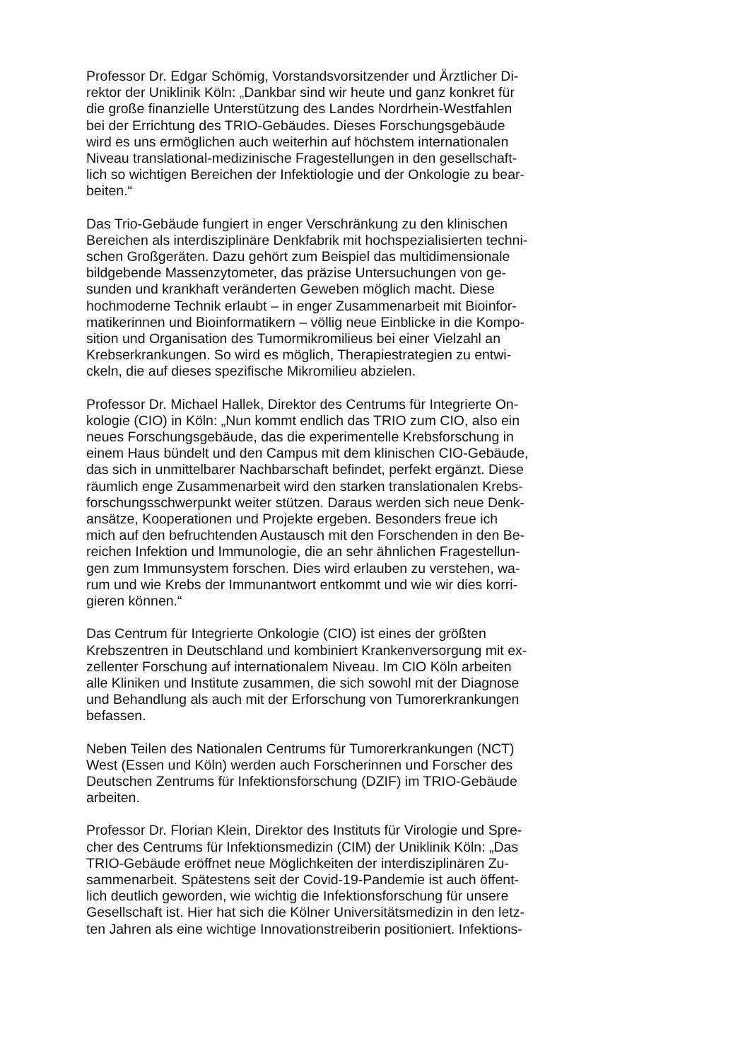Professor Dr. Edgar Schömig, Vorstandsvorsitzender und Ärztlicher Di-
rektor der Uniklinik Köln: „Dankbar sind wir heute und ganz konkret für
die große finanzielle Unterstützung des Landes Nordrhein-Westfahlen
bei der Errichtung des TRIO-Gebäudes. Dieses Forschungsgebäude
wird es uns ermöglichen auch weiterhin auf höchstem internationalen
Niveau translational-medizinische Fragestellungen in den gesellschaft-
lich so wichtigen Bereichen der Infektiologie und der Onkologie zu bear-
beiten.“
Das Trio-Gebäude fungiert in enger Verschränkung zu den klinischen
Bereichen als interdisziplinäre Denkfabrik mit hochspezialisierten techni-
schen Großgeräten. Dazu gehört zum Beispiel das multidimensionale
bildgebende Massenzytometer, das präzise Untersuchungen von ge-
sunden und krankhaft veränderten Geweben möglich macht. Diese
hochmoderne Technik erlaubt – in enger Zusammenarbeit mit Bioinfor-
matikerinnen und Bioinformatikern – völlig neue Einblicke in die Kompo-
sition und Organisation des Tumormikromilieus bei einer Vielzahl an
Krebserkrankungen. So wird es möglich, Therapiestrategien zu entwi-
ckeln, die auf dieses spezifische Mikromilieu abzielen.
Professor Dr. Michael Hallek, Direktor des Centrums für Integrierte On-
kologie (CIO) in Köln: „Nun kommt endlich das TRIO zum CIO, also ein
neues Forschungsgebäude, das die experimentelle Krebsforschung in
einem Haus bündelt und den Campus mit dem klinischen CIO-Gebäude,
das sich in unmittelbarer Nachbarschaft befindet, perfekt ergänzt. Diese
räumlich enge Zusammenarbeit wird den starken translationalen Krebs-
forschungsschwerpunkt weiter stützen. Daraus werden sich neue Denk-
ansätze, Kooperationen und Projekte ergeben. Besonders freue ich
mich auf den befruchtenden Austausch mit den Forschenden in den Be-
reichen Infektion und Immunologie, die an sehr ähnlichen Fragestellun-
gen zum Immunsystem forschen. Dies wird erlauben zu verstehen, wa-
rum und wie Krebs der Immunantwort entkommt und wie wir dies korri-
gieren können.“
Das Centrum für Integrierte Onkologie (CIO) ist eines der größten
Krebszentren in Deutschland und kombiniert Krankenversorgung mit ex-
zellenter Forschung auf internationalem Niveau. Im CIO Köln arbeiten
alle Kliniken und Institute zusammen, die sich sowohl mit der Diagnose
und Behandlung als auch mit der Erforschung von Tumorerkrankungen
befassen.
Neben Teilen des Nationalen Centrums für Tumorerkrankungen (NCT)
West (Essen und Köln) werden auch Forscherinnen und Forscher des
Deutschen Zentrums für Infektionsforschung (DZIF) im TRIO-Gebäude
arbeiten.
Professor Dr. Florian Klein, Direktor des Instituts für Virologie und Spre-
cher des Centrums für Infektionsmedizin (CIM) der Uniklinik Köln: „Das
TRIO-Gebäude eröffnet neue Möglichkeiten der interdisziplinären Zu-
sammenarbeit. Spätestens seit der Covid-19-Pandemie ist auch öffent-
lich deutlich geworden, wie wichtig die Infektionsforschung für unsere
Gesellschaft ist. Hier hat sich die Kölner Universitätsmedizin in den letz-
ten Jahren als eine wichtige Innovationstreiberin positioniert. Infektions-